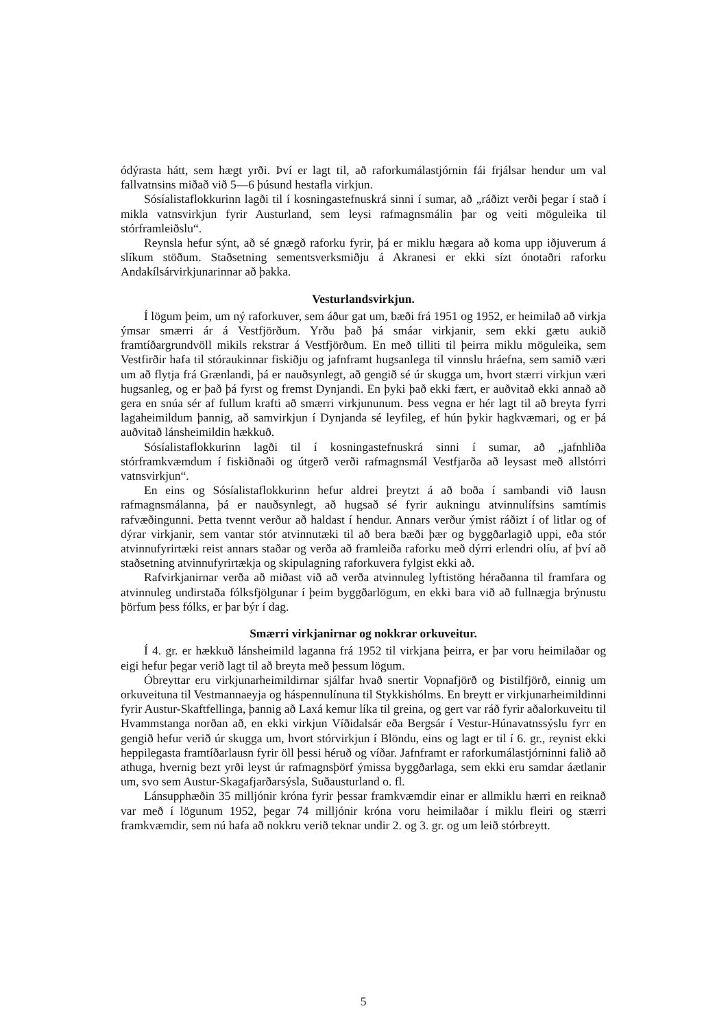ódýrasta hátt, sem hægt yrði. Því er lagt til, að raforkumálastjórnin fái frjálsar hendur um val fallvatnsins miðað við 5—6 þúsund hestafla virkjun.
Sósíalistaflokkurinn lagði til í kosningastefnuskrá sinni í sumar, að „ráðizt verði þegar í stað í mikla vatnsvirkjun fyrir Austurland, sem leysi rafmagnsmálin þar og veiti möguleika til stórframleiðslu“.
Reynsla hefur sýnt, að sé gnægð raforku fyrir, þá er miklu hægara að koma upp iðjuverum á slíkum stöðum. Staðsetning sementsverksmiðju á Akranesi er ekki sízt ónotaðri raforku Andakílsárvirkjunarinnar að þakka.
Vesturlandsvirkjun.
Í lögum þeim, um ný raforkuver, sem áður gat um, bæði frá 1951 og 1952, er heimilað að virkja ýmsar smærri ár á Vestfjörðum. Yrðu það þá smáar virkjanir, sem ekki gætu aukið framtíðargrundvöll mikils rekstrar á Vestfjörðum. En með tilliti til þeirra miklu möguleika, sem Vestfirðir hafa til stóraukinnar fiskiðju og jafnframt hugsanlega til vinnslu hráefna, sem samið væri um að flytja frá Grænlandi, þá er nauðsynlegt, að gengið sé úr skugga um, hvort stærri virkjun væri hugsanleg, og er það þá fyrst og fremst Dynjandi. En þyki það ekki fært, er auðvitað ekki annað að gera en snúa sér af fullum krafti að smærri virkjununum. Þess vegna er hér lagt til að breyta fyrri lagaheimildum þannig, að samvirkjun í Dynjanda sé leyfileg, ef hún þykir hagkvæmari, og er þá auðvitað lánsheimildin hækkuð.
Sósíalistaflokkurinn lagði til í kosningastefnuskrá sinni í sumar, að „jafnhliða stórframkvæmdum í fiskiðnaði og útgerð verði rafmagnsmál Vestfjarða að leysast með allstórri vatnsvirkjun“.
En eins og Sósíalistaflokkurinn hefur aldrei þreytzt á að boða í sambandi við lausn rafmagnsmálanna, þá er nauðsynlegt, að hugsað sé fyrir aukningu atvinnulífsins samtímis rafvæðingunni. Þetta tvennt verður að haldast í hendur. Annars verður ýmist ráðizt í of litlar og of dýrar virkjanir, sem vantar stór atvinnutæki til að bera bæði þær og byggðarlagið uppi, eða stór atvinnufyrirtæki reist annars staðar og verða að framleiða raforku með dýrri erlendri olíu, af því að staðsetning atvinnufyrirtækja og skipulagning raforkuvera fylgist ekki að.
Rafvirkjanirnar verða að miðast við að verða atvinnuleg lyftistöng héraðanna til framfara og atvinnuleg undirstaða fólksfjölgunar í þeim byggðarlögum, en ekki bara við að fullnægja brýnustu þörfum þess fólks, er þar býr í dag.
Smærri virkjanirnar og nokkrar orkuveitur.
Í 4. gr. er hækkuð lánsheimild laganna frá 1952 til virkjana þeirra, er þar voru heimilaðar og eigi hefur þegar verið lagt til að breyta með þessum lögum.
Óbreyttar eru virkjunarheimildirnar sjálfar hvað snertir Vopnafjörð og Þistilfjörð, einnig um orkuveituna til Vestmannaeyja og háspennulínuna til Stykkishólms. En breytt er virkjunarheimildinni fyrir Austur-Skaftfellinga, þannig að Laxá kemur líka til greina, og gert var ráð fyrir aðalorkuveitu til Hvammstanga norðan að, en ekki virkjun Víðidalsár eða Bergsár í Vestur-Húnavatnssýslu fyrr en gengið hefur verið úr skugga um, hvort stórvirkjun í Blöndu, eins og lagt er til í 6. gr., reynist ekki heppilegasta framtíðarlausn fyrir öll þessi héruð og víðar. Jafnframt er raforkumálastjórninni falið að athuga, hvernig bezt yrði leyst úr rafmagnsþörf ýmissa byggðarlaga, sem ekki eru samdar áætlanir um, svo sem Austur-Skagafjarðarsýsla, Suðausturland o. fl.
Lánsupphæðin 35 milljónir króna fyrir þessar framkvæmdir einar er allmiklu hærri en reiknað var með í lögunum 1952, þegar 74 milljónir króna voru heimilaðar í miklu fleiri og stærri framkvæmdir, sem nú hafa að nokkru verið teknar undir 2. og 3. gr. og um leið stórbreytt.
5